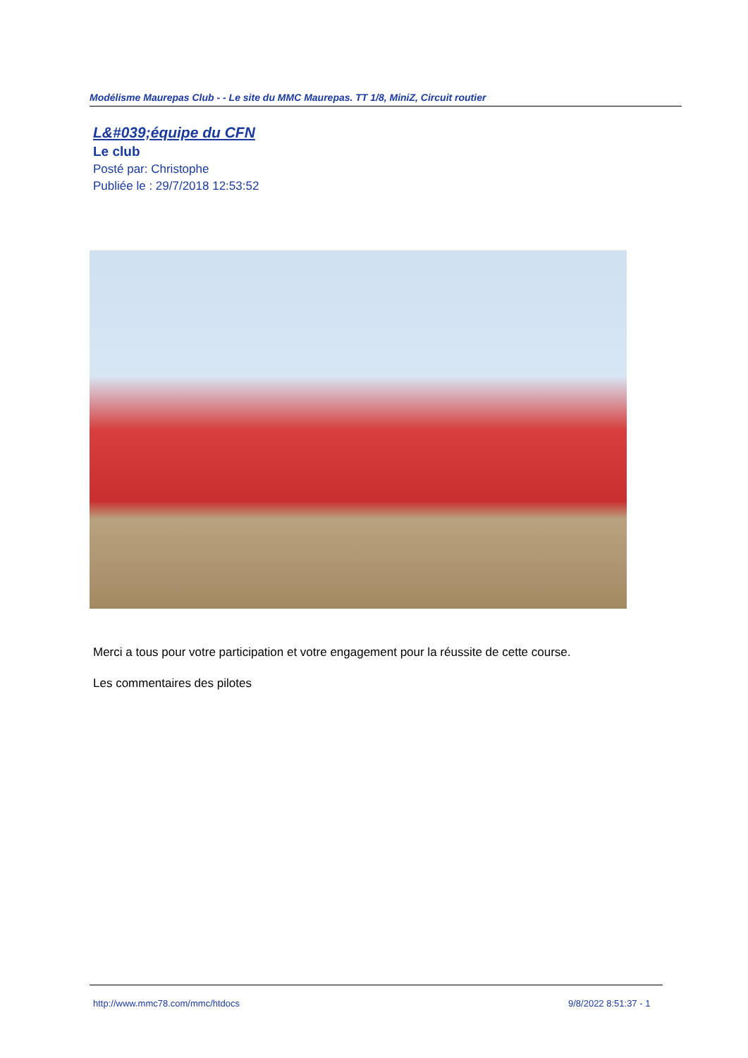Modélisme Maurepas Club - - Le site du MMC Maurepas. TT 1/8, MiniZ, Circuit routier
L&#039;équipe du CFN
Le club
Posté par: Christophe
Publiée le : 29/7/2018 12:53:52
Merci a tous pour votre participation et votre engagement pour la réussite de cette course.
Les commentaires des pilotes
http://www.mmc78.com/mmc/htdocs
9/8/2022 8:51:37 - 1